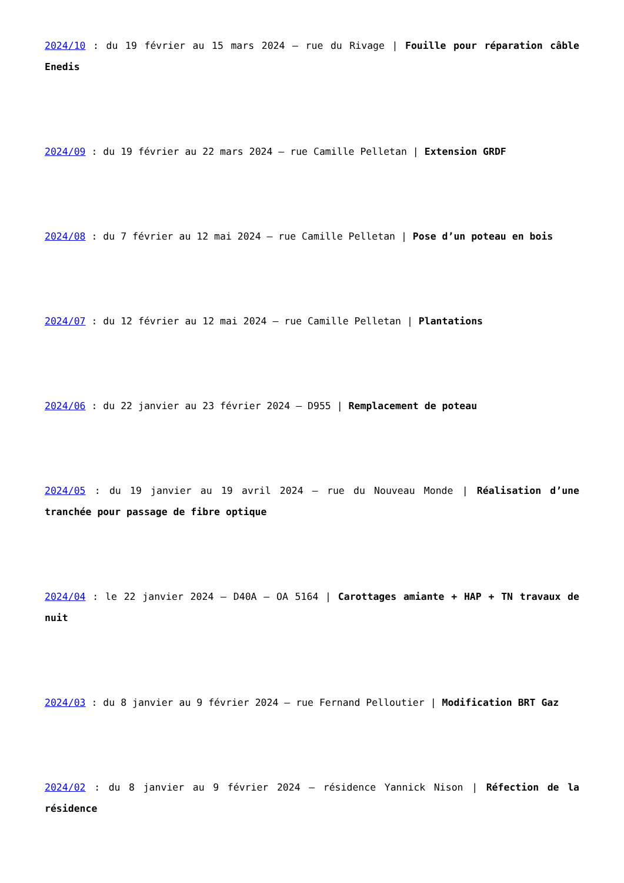2024/10 : du 19 février au 15 mars 2024 – rue du Rivage | Fouille pour réparation câble Enedis
2024/09 : du 19 février au 22 mars 2024 – rue Camille Pelletan | Extension GRDF
2024/08 : du 7 février au 12 mai 2024 – rue Camille Pelletan | Pose d’un poteau en bois
2024/07 : du 12 février au 12 mai 2024 – rue Camille Pelletan | Plantations
2024/06 : du 22 janvier au 23 février 2024 – D955 | Remplacement de poteau
2024/05 : du 19 janvier au 19 avril 2024 – rue du Nouveau Monde | Réalisation d’une tranchée pour passage de fibre optique
2024/04 : le 22 janvier 2024 – D40A – OA 5164 | Carottages amiante + HAP + TN travaux de nuit
2024/03 : du 8 janvier au 9 février 2024 – rue Fernand Pelloutier | Modification BRT Gaz
2024/02 : du 8 janvier au 9 février 2024 – résidence Yannick Nison | Réfection de la résidence